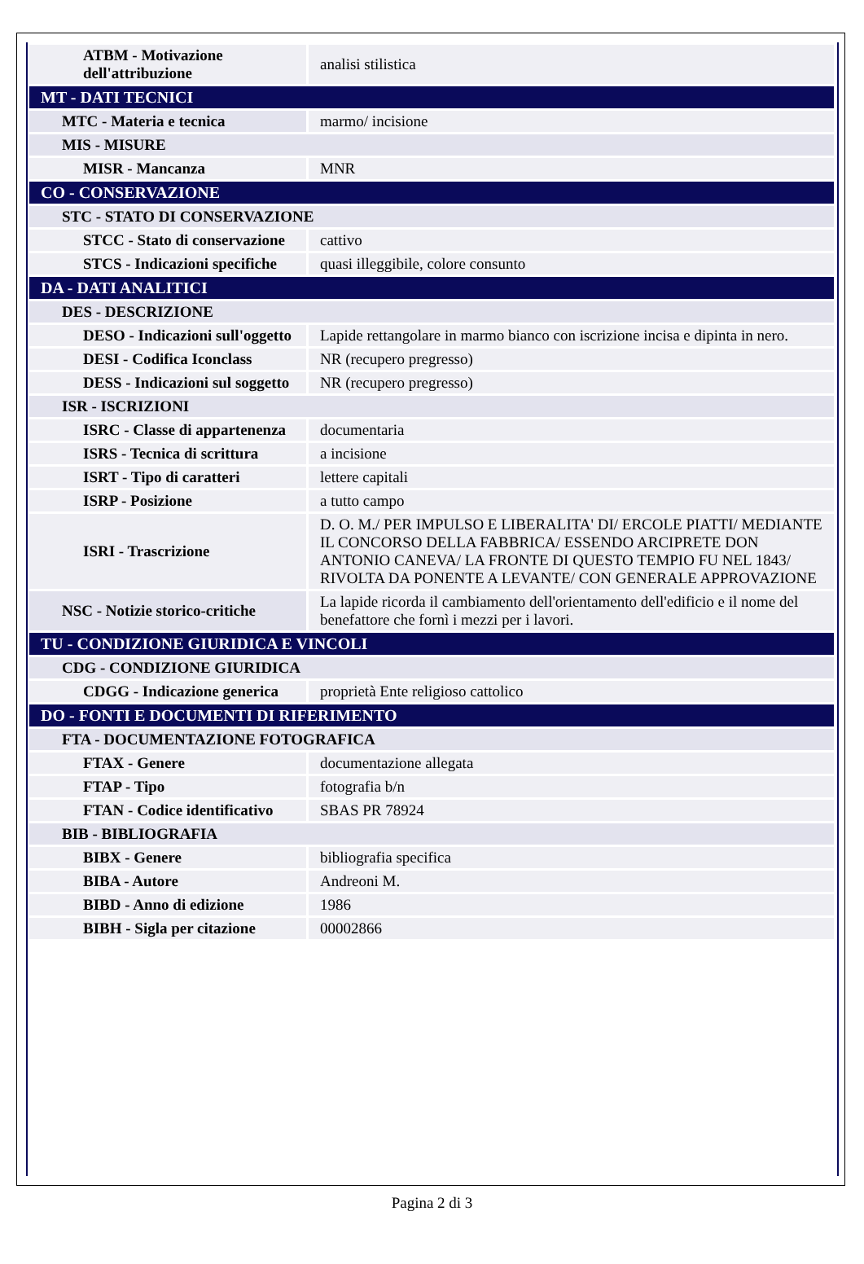| ATBM - Motivazione dell'attribuzione | analisi stilistica |
| MT - DATI TECNICI | |
| MTC - Materia e tecnica | marmo/ incisione |
| MIS - MISURE | |
| MISR - Mancanza | MNR |
| CO - CONSERVAZIONE | |
| STC - STATO DI CONSERVAZIONE | |
| STCC - Stato di conservazione | cattivo |
| STCS - Indicazioni specifiche | quasi illeggibile, colore consunto |
| DA - DATI ANALITICI | |
| DES - DESCRIZIONE | |
| DESO - Indicazioni sull'oggetto | Lapide rettangolare in marmo bianco con iscrizione incisa e dipinta in nero. |
| DESI - Codifica Iconclass | NR (recupero pregresso) |
| DESS - Indicazioni sul soggetto | NR (recupero pregresso) |
| ISR - ISCRIZIONI | |
| ISRC - Classe di appartenenza | documentaria |
| ISRS - Tecnica di scrittura | a incisione |
| ISRT - Tipo di caratteri | lettere capitali |
| ISRP - Posizione | a tutto campo |
| ISRI - Trascrizione | D. O. M./ PER IMPULSO E LIBERALITA' DI/ ERCOLE PIATTI/ MEDIANTE IL CONCORSO DELLA FABBRICA/ ESSENDO ARCIPRETE DON ANTONIO CANEVA/ LA FRONTE DI QUESTO TEMPIO FU NEL 1843/ RIVOLTA DA PONENTE A LEVANTE/ CON GENERALE APPROVAZIONE |
| NSC - Notizie storico-critiche | La lapide ricorda il cambiamento dell'orientamento dell'edificio e il nome del benefattore che fornì i mezzi per i lavori. |
| TU - CONDIZIONE GIURIDICA E VINCOLI | |
| CDG - CONDIZIONE GIURIDICA | |
| CDGG - Indicazione generica | proprietà Ente religioso cattolico |
| DO - FONTI E DOCUMENTI DI RIFERIMENTO | |
| FTA - DOCUMENTAZIONE FOTOGRAFICA | |
| FTAX - Genere | documentazione allegata |
| FTAP - Tipo | fotografia b/n |
| FTAN - Codice identificativo | SBAS PR 78924 |
| BIB - BIBLIOGRAFIA | |
| BIBX - Genere | bibliografia specifica |
| BIBA - Autore | Andreoni M. |
| BIBD - Anno di edizione | 1986 |
| BIBH - Sigla per citazione | 00002866 |
Pagina 2 di 3